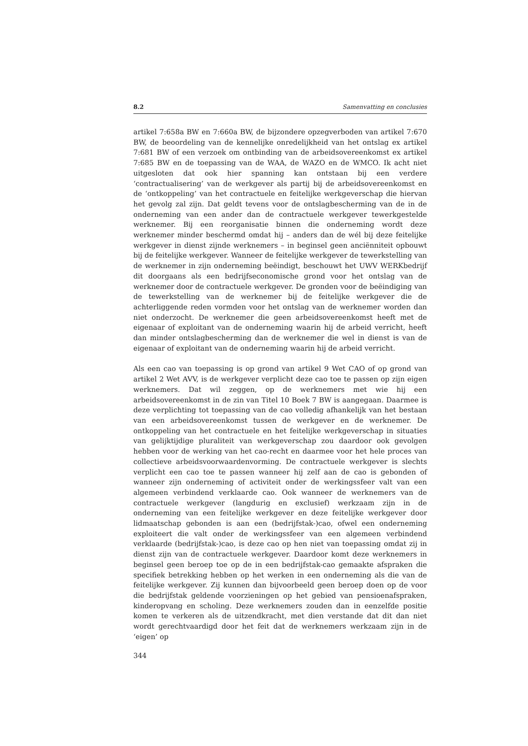8.2 Samenvatting en conclusies
artikel 7:658a BW en 7:660a BW, de bijzondere opzegverboden van artikel 7:670 BW, de beoordeling van de kennelijke onredelijkheid van het ontslag ex artikel 7:681 BW of een verzoek om ontbinding van de arbeidsovereenkomst ex artikel 7:685 BW en de toepassing van de WAA, de WAZO en de WMCO. Ik acht niet uitgesloten dat ook hier spanning kan ontstaan bij een verdere ‘contractualisering’ van de werkgever als partij bij de arbeidsovereenkomst en de ‘ontkoppeling’ van het contractuele en feitelijke werkgeverschap die hiervan het gevolg zal zijn. Dat geldt tevens voor de ontslagbescherming van de in de onderneming van een ander dan de contractuele werkgever tewerkgestelde werknemer. Bij een reorganisatie binnen die onderneming wordt deze werknemer minder beschermd omdat hij – anders dan de wél bij deze feitelijke werkgever in dienst zijnde werknemers – in beginsel geen anciënniteit opbouwt bij de feitelijke werkgever. Wanneer de feitelijke werkgever de tewerkstelling van de werknemer in zijn onderneming beëindigt, beschouwt het UWV WERKbedrijf dit doorgaans als een bedrijfseconomische grond voor het ontslag van de werknemer door de contractuele werkgever. De gronden voor de beëindiging van de tewerkstelling van de werknemer bij de feitelijke werkgever die de achterliggende reden vormden voor het ontslag van de werknemer worden dan niet onderzocht. De werknemer die geen arbeidsovereenkomst heeft met de eigenaar of exploitant van de onderneming waarin hij de arbeid verricht, heeft dan minder ontslagbescherming dan de werknemer die wel in dienst is van de eigenaar of exploitant van de onderneming waarin hij de arbeid verricht.
Als een cao van toepassing is op grond van artikel 9 Wet CAO of op grond van artikel 2 Wet AVV, is de werkgever verplicht deze cao toe te passen op zijn eigen werknemers. Dat wil zeggen, op de werknemers met wie hij een arbeidsovereenkomst in de zin van Titel 10 Boek 7 BW is aangegaan. Daarmee is deze verplichting tot toepassing van de cao volledig afhankelijk van het bestaan van een arbeidsovereenkomst tussen de werkgever en de werknemer. De ontkoppeling van het contractuele en het feitelijke werkgeverschap in situaties van gelijktijdige pluraliteit van werkgeverschap zou daardoor ook gevolgen hebben voor de werking van het cao-recht en daarmee voor het hele proces van collectieve arbeidsvoorwaardenvorming. De contractuele werkgever is slechts verplicht een cao toe te passen wanneer hij zelf aan de cao is gebonden of wanneer zijn onderneming of activiteit onder de werkingssfeer valt van een algemeen verbindend verklaarde cao. Ook wanneer de werknemers van de contractuele werkgever (langdurig en exclusief) werkzaam zijn in de onderneming van een feitelijke werkgever en deze feitelijke werkgever door lidmaatschap gebonden is aan een (bedrijfstak-)cao, ofwel een onderneming exploiteert die valt onder de werkingssfeer van een algemeen verbindend verklaarde (bedrijfstak-)cao, is deze cao op hen niet van toepassing omdat zij in dienst zijn van de contractuele werkgever. Daardoor komt deze werknemers in beginsel geen beroep toe op de in een bedrijfstak-cao gemaakte afspraken die specifiek betrekking hebben op het werken in een onderneming als die van de feitelijke werkgever. Zij kunnen dan bijvoorbeeld geen beroep doen op de voor die bedrijfstak geldende voorzieningen op het gebied van pensioenafspraken, kinderopvang en scholing. Deze werknemers zouden dan in eenzelfde positie komen te verkeren als de uitzendkracht, met dien verstande dat dit dan niet wordt gerechtvaardigd door het feit dat de werknemers werkzaam zijn in de ‘eigen’ op
344